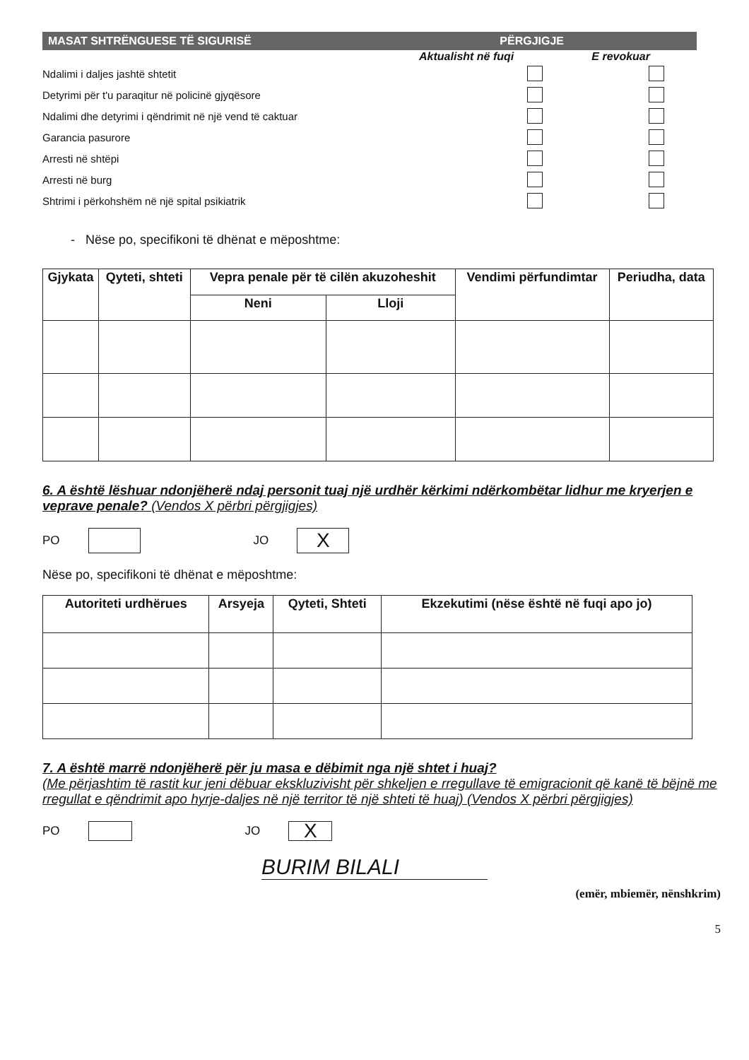MASAT SHTRËNGUESE TË SIGURISË PËRGJIGJE
Aktualisht në fuqi E revokuar
Ndalimi i daljes jashtë shtetit
Detyrimi për t'u paraqitur në policinë gjyqësore
Ndalimi dhe detyrimi i qëndrimit në një vend të caktuar
Garancia pasurore
Arresti në shtëpi
Arresti në burg
Shtrimi i përkohshëm në një spital psikiatrik
- Nëse po, specifikoni të dhënat e mëposhtme:
| Gjykata | Qyteti, shteti | Vepra penale për të cilën akuzoheshit | | Vendimi përfundimtar | Periudha, data |
| --- | --- | --- | --- | --- | --- |
| | | Neni | Lloji | | |
6. A është lëshuar ndonjëherë ndaj personit tuaj një urdhër kërkimi ndërkombëtar lidhur me kryerjen e veprave penale? (Vendos X përbri përgjigjes)
PO JO
X
Nëse po, specifikoni të dhënat e mëposhtme:
| Autoriteti urdhërues | Arsyeja | Qyteti, Shteti | Ekzekutimi (nëse është në fuqi apo jo) |
| --- | --- | --- | --- |
7. A është marrë ndonjëherë për ju masa e dëbimit nga një shtet i huaj?
(Me përjashtim të rastit kur jeni dëbuar ekskluzivisht për shkeljen e rregullave të emigracionit që kanë të bëjnë me rregullat e qëndrimit apo hyrje-daljes në një territor të një shteti të huaj) (Vendos X përbri përgjigjes)
PO JO
X
BURIM BILALI
(emër, mbiemër, nënshkrim)
5